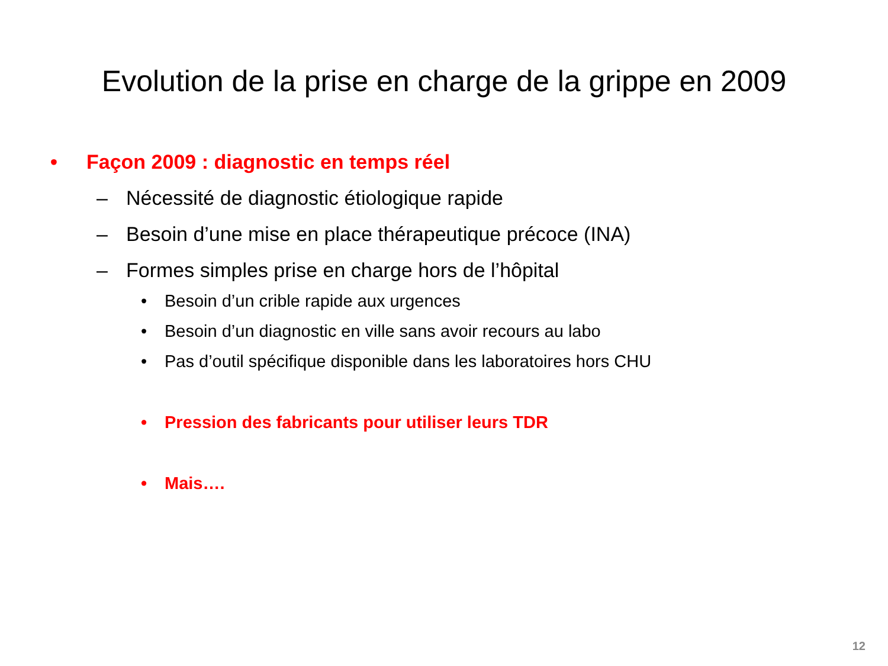Evolution de la prise en charge de la grippe en 2009
• Façon 2009 : diagnostic en temps réel
– Nécessité de diagnostic étiologique rapide
– Besoin d’une mise en place thérapeutique précoce (INA)
– Formes simples prise en charge hors de l’hôpital
• Besoin d’un crible rapide aux urgences
• Besoin d’un diagnostic en ville sans avoir recours au labo
• Pas d’outil spécifique disponible dans les laboratoires hors CHU
• Pression des fabricants pour utiliser leurs TDR
• Mais….
12